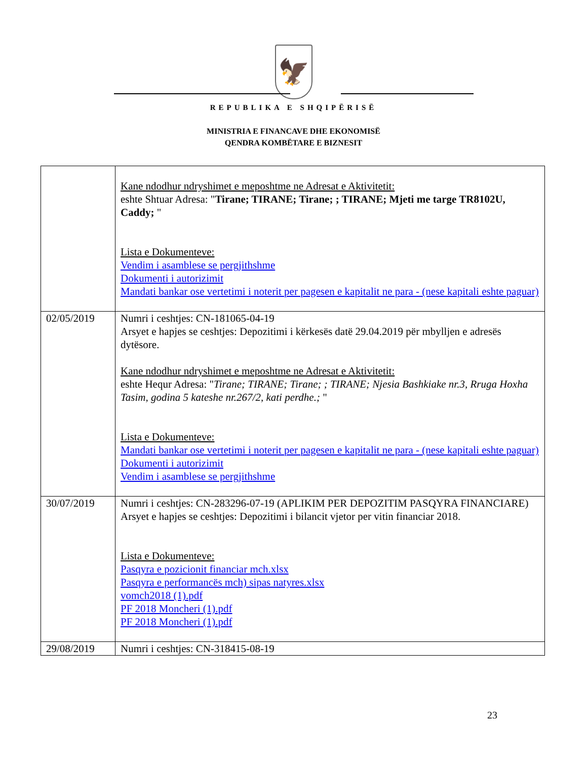🦅
REPUBLIKA E SHQIPËRISË
MINISTRIA E FINANCAVE DHE EKONOMISË
QENDRA KOMBËTARE E BIZNESIT
| | Kane ndodhur ndryshimet e meposhtme ne Adresat e Aktivitetit: eshte Shtuar Adresa: " Tirane; TIRANE; Tirane; ; TIRANE; Mjeti me targe TR8102U, Caddy; " Lista e Dokumenteve: Vendim i asamblese se pergjithshme Dokumenti i autorizimit Mandati bankar ose vertetimi i noterit per pagesen e kapitalit ne para - (nese kapitali eshte paguar) |
| 02/05/2019 | Numri i ceshtjes: CN-181065-04-19 Arsyet e hapjes se ceshtjes: Depozitimi i kërkesës datë 29.04.2019 për mbylljen e adresës dytësore. Kane ndodhur ndryshimet e meposhtme ne Adresat e Aktivitetit: eshte Hequr Adresa: " Tirane; TIRANE; Tirane; ; TIRANE; Njesia Bashkiake nr.3, Rruga Hoxha Tasim, godina 5 kateshe nr.267/2, kati perdhe.; " Lista e Dokumenteve: Mandati bankar ose vertetimi i noterit per pagesen e kapitalit ne para - (nese kapitali eshte paguar) Dokumenti i autorizimit Vendim i asamblese se pergjithshme |
| 30/07/2019 | Numri i ceshtjes: CN-283296-07-19 (APLIKIM PER DEPOZITIM PASQYRA FINANCIARE) Arsyet e hapjes se ceshtjes: Depozitimi i bilancit vjetor per vitin financiar 2018. Lista e Dokumenteve: Pasqyra e pozicionit financiar mch.xlsx Pasqyra e performancës mch) sipas natyres.xlsx vomch2018 (1).pdf PF 2018 Moncheri (1).pdf PF 2018 Moncheri (1).pdf |
| 29/08/2019 | Numri i ceshtjes: CN-318415-08-19 |
23